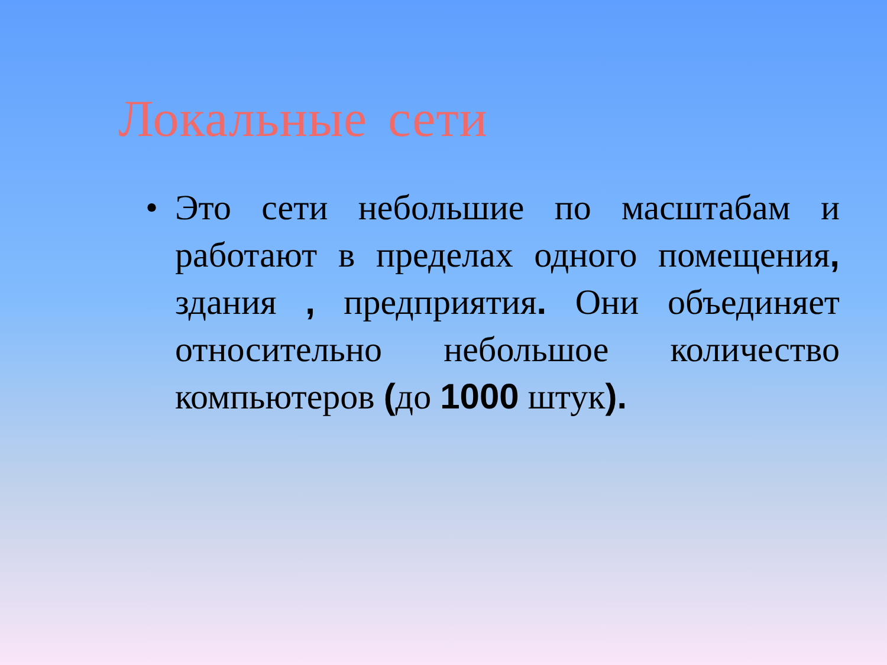Локальные сети
• Это сети небольшие по масштабам и работают в пределах одного помещения, здания , предприятия. Они объединяет относительно небольшое количество компьютеров (до 1000 штук).